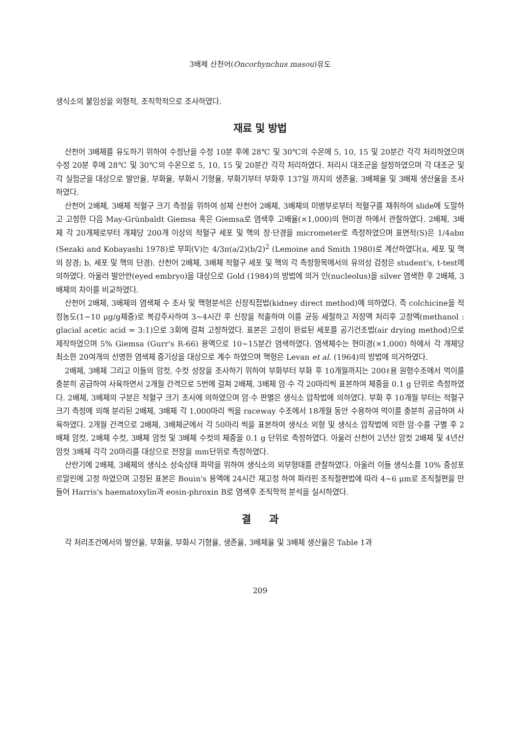3배체 산천어(Oncorhynchus masou)유도
생식소의 불임성을 외형적, 조직학적으로 조사하였다.
재료 및 방법
산천어 3배체를 유도하기 위하여 수정난을 수정 10분 후에 28℃ 및 30℃의 수온에 5, 10, 15 및 20분간 각각 처리하였으며 수정 20분 후에 28℃ 및 30℃의 수온으로 5, 10, 15 및 20분간 각각 처리하였다. 처리시 대조군을 설정하였으며 각 대조군 및 각 실험군을 대상으로 발안율, 부화율, 부화시 기형율, 부화기부터 부화후 137일 까지의 생존율, 3배체율 및 3배체 생산율을 조사하였다.
산천어 2배체, 3배체 적혈구 크기 측정을 위하여 성체 산천어 2배체, 3배체의 미병부로부터 적혈구를 채취하여 slide에 도말하고 고정한 다음 May-Grünbaldt Giemsa 혹은 Giemsa로 염색후 고배율(×1,000)의 현미경 하에서 관찰하였다. 2배체, 3배체 각 20개체로부터 개체당 200개 이상의 적혈구 세포 및 핵의 장·단경을 micrometer로 측정하였으며 표면적(S)은 1/4abπ (Sezaki and Kobayashi 1978)로 부피(V)는 4/3π(a/2)(b/2)<sup>2</sup> (Lemoine and Smith 1980)로 계산하였다(a, 세포 및 핵의 장경; b, 세포 및 핵의 단경). 산천어 2배체, 3배체 적혈구 세포 및 핵의 각 측정항목에서의 유의성 검정은 student's, t-test에 의하였다. 아울러 발안란(eyed embryo)을 대상으로 Gold (1984)의 방법에 의거 인(nucleolus)을 silver 염색한 후 2배체, 3배체의 차이를 비교하였다.
산천어 2배체, 3배체의 염색체 수 조사 및 핵형분석은 신장직접법(kidney direct method)에 의하였다. 즉 colchicine을 적정농도(1~10 μg/g체중)로 복강주사하여 3~4시간 후 신장을 적출하여 이를 균등 세절하고 저장액 처리후 고정액(methanol : glacial acetic acid = 3:1)으로 3회에 걸쳐 고정하였다. 표본은 고정이 완료된 세포를 공기건조법(air drying method)으로 제작하였으며 5% Giemsa (Gurr's R-66) 용액으로 10~15분간 염색하였다. 염색체수는 현미경(×1,000) 하에서 각 개체당 최소한 20여개의 선명한 염색체 중기상을 대상으로 계수 하였으며 핵형은 Levan et al. (1964)의 방법에 의거하였다.
2배체, 3배체 그리고 이들의 암컷, 수컷 성장을 조사하기 위하여 부화부터 부화 후 10개월까지는 200ℓ용 원형수조에서 먹이를 충분히 공급하여 사육하면서 2개월 간격으로 5번에 걸쳐 2배체, 3배체 암·수 각 20마리씩 표본하여 체중을 0.1 g 단위로 측정하였다. 2배체, 3배체의 구분은 적혈구 크기 조사에 의하였으며 암·수 판별은 생식소 압착법에 의하였다. 부화 후 10개월 부터는 적혈구 크기 측정에 의해 분리된 2배체, 3배체 각 1,000마리 씩을 raceway 수조에서 18개월 동안 수용하여 먹이를 충분히 공급하며 사육하였다. 2개월 간격으로 2배체, 3배체군에서 각 50마리 씩을 표본하여 생식소 외형 및 생식소 압착법에 의한 암·수를 구별 후 2배체 암컷, 2배체 수컷, 3배체 암컷 및 3배체 수컷의 체중을 0.1 g 단위로 측정하였다. 아울러 산천어 2년산 암컷 2배체 및 4년산 암컷 3배체 각각 20마리를 대상으로 전장을 mm단위로 측정하였다.
산란기에 2배체, 3배체의 생식소 성숙상태 파악을 위하여 생식소의 외부형태를 관찰하였다. 아울러 이들 생식소를 10% 중성포르말린에 고정 하였으며 고정된 표본은 Bouin's 용액에 24시간 재고정 하여 파라핀 조직절편법에 따라 4~6 μm로 조직절편을 만들어 Harris's haematoxylin과 eosin-phroxin B로 염색후 조직학적 분석을 실시하였다.
결 과
각 처리조건에서의 발안율, 부화율, 부화시 기형율, 생존율, 3배체율 및 3배체 생산율은 Table 1과
209